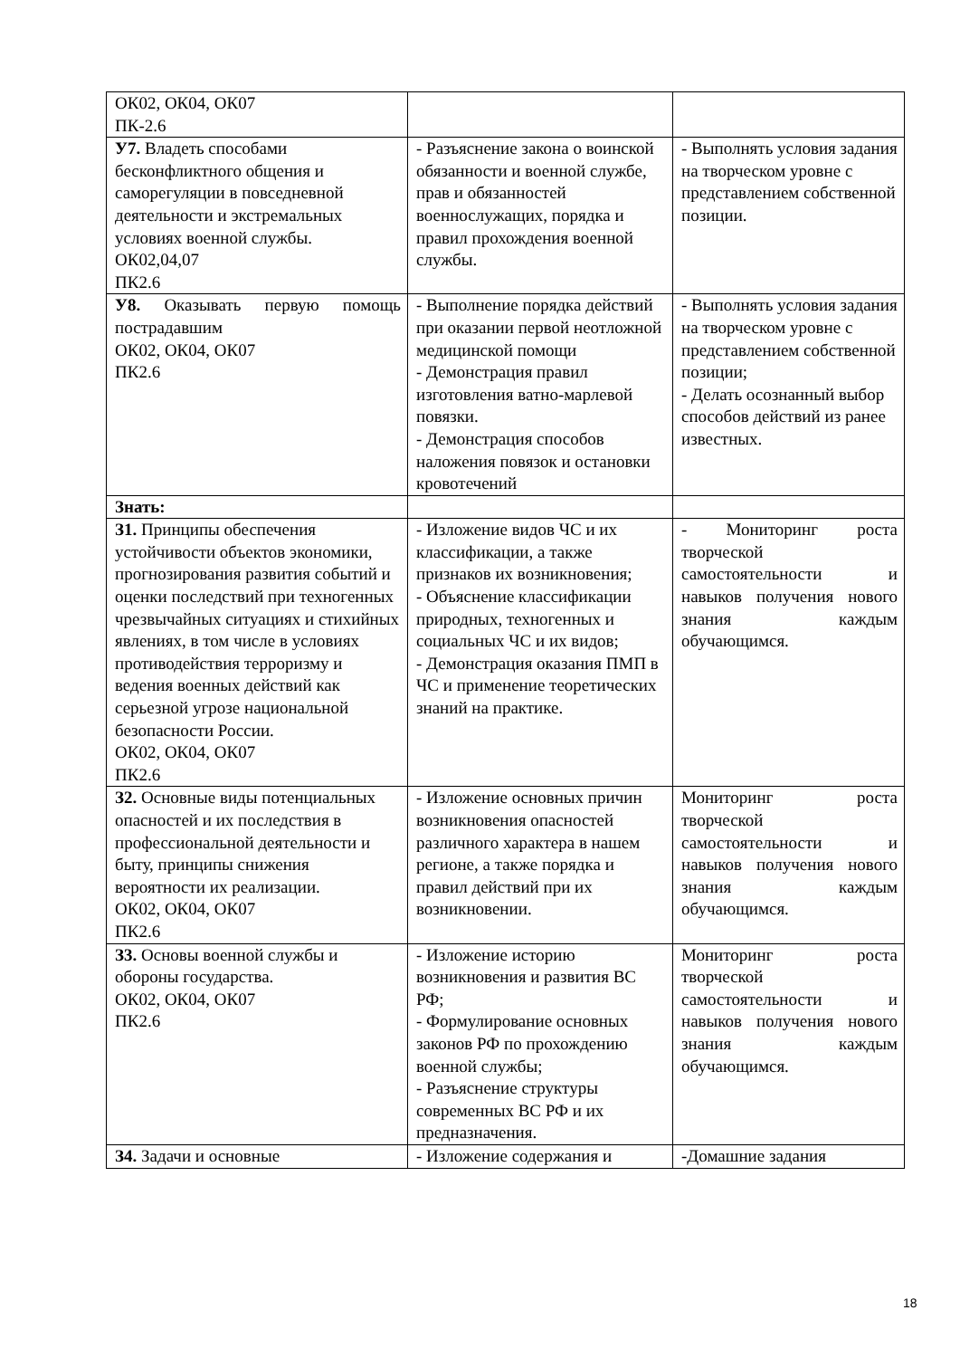| ОК02, ОК04, ОК07 ПК-2.6 | | |
| У7. Владеть способами бесконфликтного общения и саморегуляции в повседневной деятельности и экстремальных условиях военной службы. ОК02,04,07 ПК2.6 | - Разъяснение закона о воинской обязанности и военной службе, прав и обязанностей военнослужащих, порядка и правил прохождения военной службы. | - Выполнять условия задания на творческом уровне с представлением собственной позиции. |
| У8. Оказывать первую помощь пострадавшим ОК02, ОК04, ОК07 ПК2.6 | - Выполнение порядка действий при оказании первой неотложной медицинской помощи - Демонстрация правил изготовления ватно-марлевой повязки. - Демонстрация способов наложения повязок и остановки кровотечений | - Выполнять условия задания на творческом уровне с представлением собственной позиции; - Делать осознанный выбор способов действий из ранее известных. |
| Знать: | | |
| З1. Принципы обеспечения устойчивости объектов экономики, прогнозирования развития событий и оценки последствий при техногенных чрезвычайных ситуациях и стихийных явлениях, в том числе в условиях противодействия терроризму и ведения военных действий как серьезной угрозе национальной безопасности России. ОК02, ОК04, ОК07 ПК2.6 | - Изложение видов ЧС и их классификации, а также признаков их возникновения; - Объяснение классификации природных, техногенных и социальных ЧС и их видов; - Демонстрация оказания ПМП в ЧС и применение теоретических знаний на практике. | - Мониторинг роста творческой самостоятельности и навыков получения нового знания каждым обучающимся. |
| З2. Основные виды потенциальных опасностей и их последствия в профессиональной деятельности и быту, принципы снижения вероятности их реализации. ОК02, ОК04, ОК07 ПК2.6 | - Изложение основных причин возникновения опасностей различного характера в нашем регионе, а также порядка и правил действий при их возникновении. | Мониторинг роста творческой самостоятельности и навыков получения нового знания каждым обучающимся. |
| З3. Основы военной службы и обороны государства. ОК02, ОК04, ОК07 ПК2.6 | - Изложение историю возникновения и развития ВС РФ; - Формулирование основных законов РФ по прохождению военной службы; - Разъяснение структуры современных ВС РФ и их предназначения. | Мониторинг роста творческой самостоятельности и навыков получения нового знания каждым обучающимся. |
| З4. Задачи и основные | - Изложение содержания и | -Домашние задания |
18